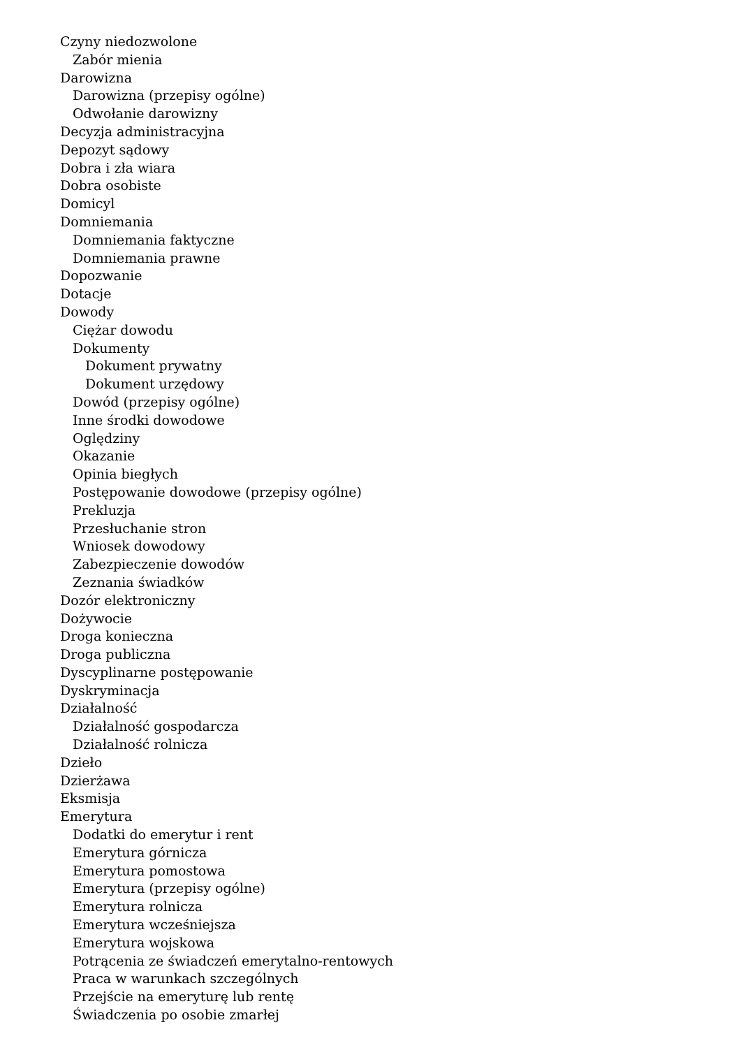Czyny niedozwolone
Zabór mienia
Darowizna
Darowizna (przepisy ogólne)
Odwołanie darowizny
Decyzja administracyjna
Depozyt sądowy
Dobra i zła wiara
Dobra osobiste
Domicyl
Domniemania
Domniemania faktyczne
Domniemania prawne
Dopozwanie
Dotacje
Dowody
Ciężar dowodu
Dokumenty
Dokument prywatny
Dokument urzędowy
Dowód (przepisy ogólne)
Inne środki dowodowe
Oględziny
Okazanie
Opinia biegłych
Postępowanie dowodowe (przepisy ogólne)
Prekluzja
Przesłuchanie stron
Wniosek dowodowy
Zabezpieczenie dowodów
Zeznania świadków
Dozór elektroniczny
Dożywocie
Droga konieczna
Droga publiczna
Dyscyplinarne postępowanie
Dyskryminacja
Działalność
Działalność gospodarcza
Działalność rolnicza
Dzieło
Dzierżawa
Eksmisja
Emerytura
Dodatki do emerytur i rent
Emerytura górnicza
Emerytura pomostowa
Emerytura (przepisy ogólne)
Emerytura rolnicza
Emerytura wcześniejsza
Emerytura wojskowa
Potrącenia ze świadczeń emerytalno-rentowych
Praca w warunkach szczególnych
Przejście na emeryturę lub rentę
Świadczenia po osobie zmarłej